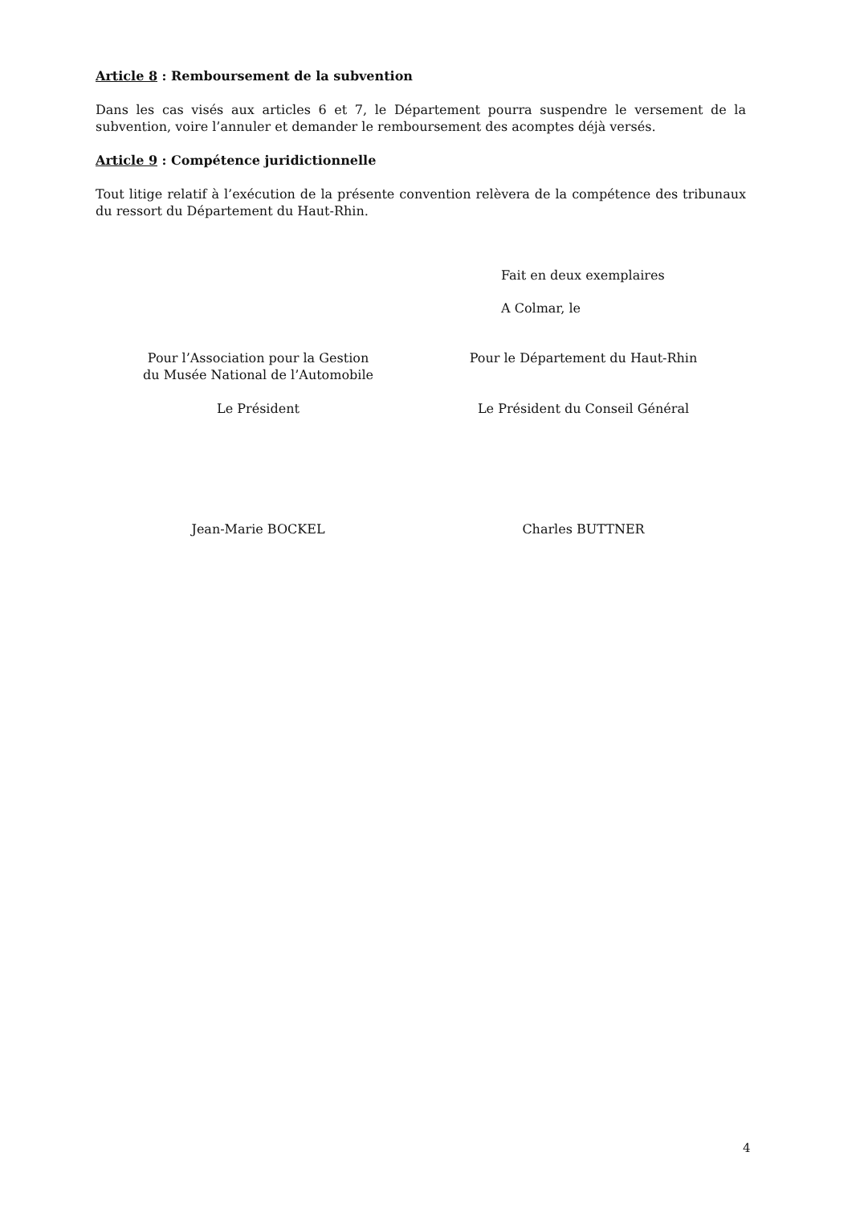Article 8 : Remboursement de la subvention
Dans les cas visés aux articles 6 et 7, le Département pourra suspendre le versement de la subvention, voire l’annuler et demander le remboursement des acomptes déjà versés.
Article 9 : Compétence juridictionnelle
Tout litige relatif à l’exécution de la présente convention relèvera de la compétence des tribunaux du ressort du Département du Haut-Rhin.
Fait en deux exemplaires
A Colmar, le
Pour l’Association pour la Gestion
du Musée National de l’Automobile
Le Président
Pour le Département du Haut-Rhin
Le Président du Conseil Général
Jean-Marie BOCKEL Charles BUTTNER
4